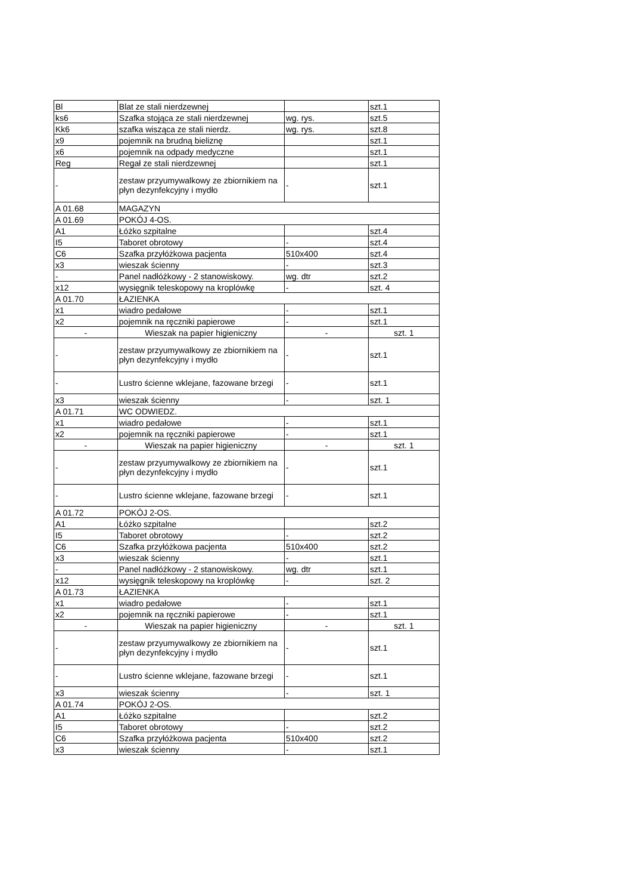| Bl | Blat ze stali nierdzewnej | | szt.1 |
| ks6 | Szafka stojąca ze stali nierdzewnej | wg. rys. | szt.5 |
| Kk6 | szafka wisząca ze stali nierdz. | wg. rys. | szt.8 |
| x9 | pojemnik na brudną bieliznę | | szt.1 |
| x6 | pojemnik na odpady medyczne | | szt.1 |
| Reg | Regał ze stali nierdzewnej | | szt.1 |
| - | zestaw przyumywalkowy ze zbiornikiem na płyn dezynfekcyjny i mydło | - | szt.1 |
| A 01.68 | MAGAZYN | | |
| A 01.69 | POKÓJ 4-OS. | | |
| A1 | Łóżko szpitalne | | szt.4 |
| I5 | Taboret obrotowy | - | szt.4 |
| C6 | Szafka przyłóżkowa pacjenta | 510x400 | szt.4 |
| x3 | wieszak ścienny | - | szt.3 |
| - | Panel nadłóżkowy - 2 stanowiskowy. | wg. dtr | szt.2 |
| x12 | wysięgnik teleskopowy na kroplówkę | - | szt. 4 |
| A 01.70 | ŁAZIENKA | | |
| x1 | wiadro pedałowe | - | szt.1 |
| x2 | pojemnik na ręczniki papierowe | - | szt.1 |
| - | Wieszak na papier higieniczny | - | szt. 1 |
| - | zestaw przyumywalkowy ze zbiornikiem na płyn dezynfekcyjny i mydło | - | szt.1 |
| - | Lustro ścienne wklejane, fazowane brzegi | - | szt.1 |
| x3 | wieszak ścienny | - | szt. 1 |
| A 01.71 | WC ODWIEDZ. | | |
| x1 | wiadro pedałowe | - | szt.1 |
| x2 | pojemnik na ręczniki papierowe | - | szt.1 |
| - | Wieszak na papier higieniczny | - | szt. 1 |
| - | zestaw przyumywalkowy ze zbiornikiem na płyn dezynfekcyjny i mydło | - | szt.1 |
| - | Lustro ścienne wklejane, fazowane brzegi | - | szt.1 |
| A 01.72 | POKÓJ 2-OS. | | |
| A1 | Łóżko szpitalne | | szt.2 |
| I5 | Taboret obrotowy | - | szt.2 |
| C6 | Szafka przyłóżkowa pacjenta | 510x400 | szt.2 |
| x3 | wieszak ścienny | - | szt.1 |
| - | Panel nadłóżkowy - 2 stanowiskowy. | wg. dtr | szt.1 |
| x12 | wysięgnik teleskopowy na kroplówkę | - | szt. 2 |
| A 01.73 | ŁAZIENKA | | |
| x1 | wiadro pedałowe | - | szt.1 |
| x2 | pojemnik na ręczniki papierowe | - | szt.1 |
| - | Wieszak na papier higieniczny | - | szt. 1 |
| - | zestaw przyumywalkowy ze zbiornikiem na płyn dezynfekcyjny i mydło | - | szt.1 |
| - | Lustro ścienne wklejane, fazowane brzegi | - | szt.1 |
| x3 | wieszak ścienny | - | szt. 1 |
| A 01.74 | POKÓJ 2-OS. | | |
| A1 | Łóżko szpitalne | | szt.2 |
| I5 | Taboret obrotowy | - | szt.2 |
| C6 | Szafka przyłóżkowa pacjenta | 510x400 | szt.2 |
| x3 | wieszak ścienny | - | szt.1 |